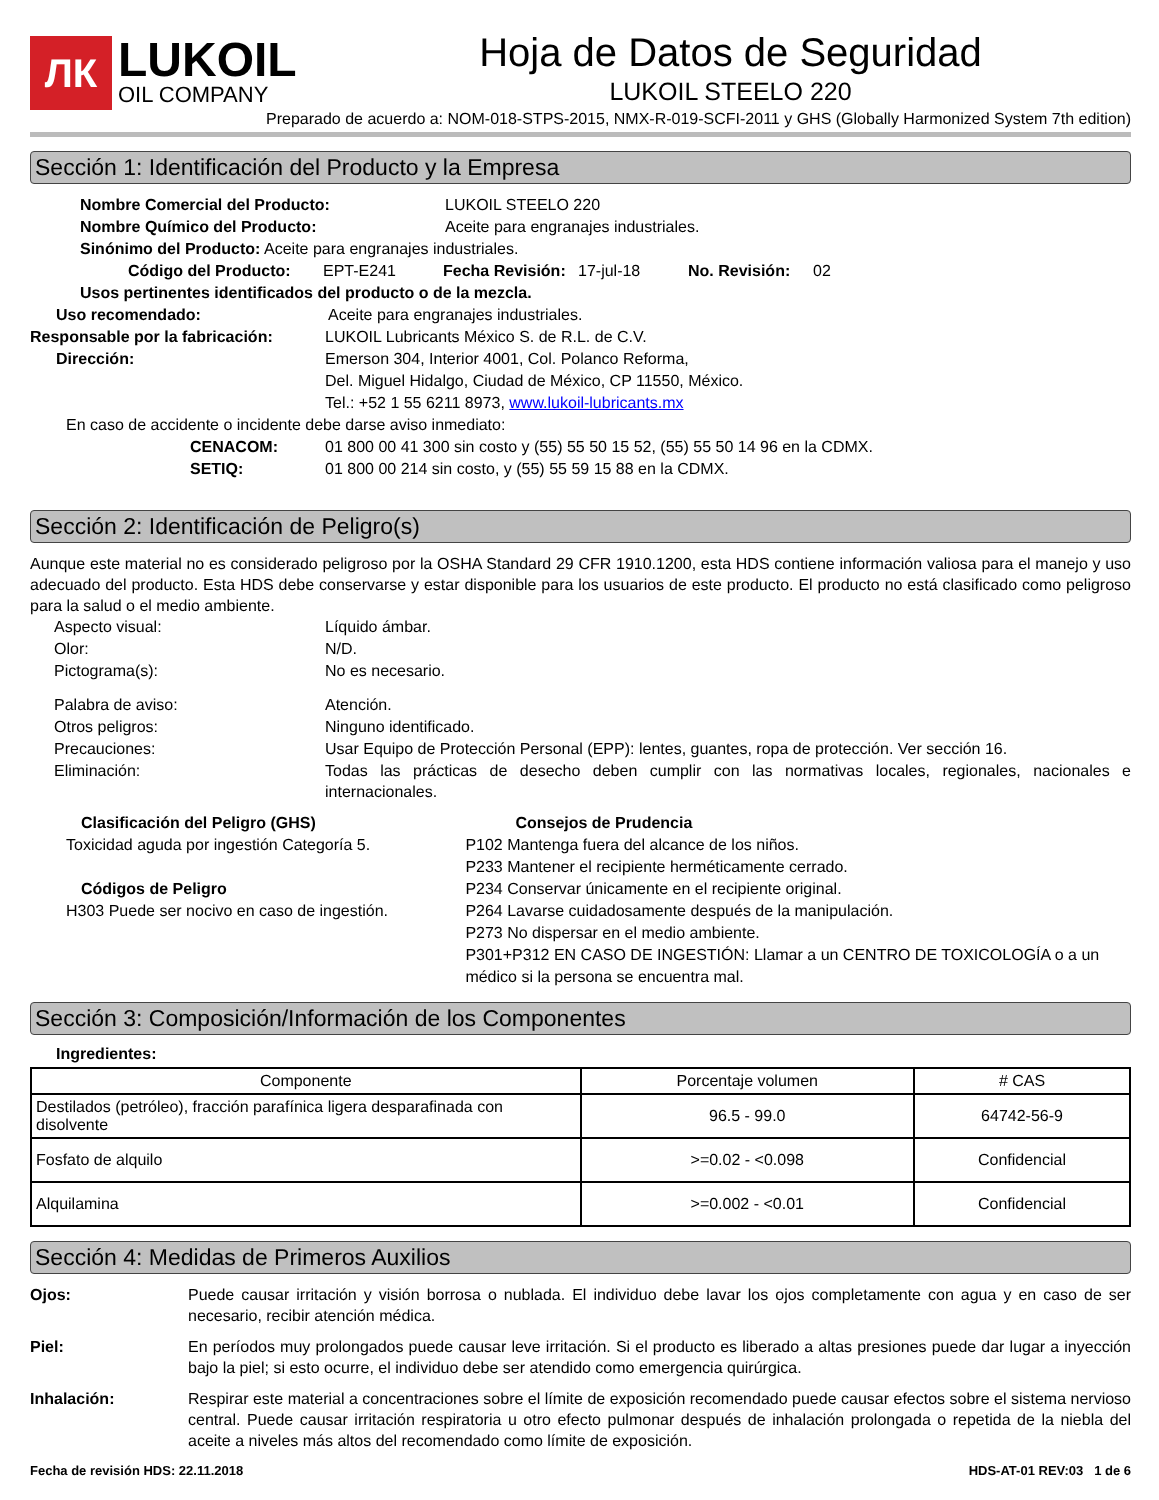ЛК
LUKOIL
OIL COMPANY
Hoja de Datos de Seguridad
LUKOIL STEELO 220
Preparado de acuerdo a: NOM-018-STPS-2015, NMX-R-019-SCFI-2011 y GHS (Globally Harmonized System 7th edition)
Sección 1: Identificación del Producto y la Empresa
Nombre Comercial del Producto: LUKOIL STEELO 220
Nombre Químico del Producto: Aceite para engranajes industriales.
Sinónimo del Producto: Aceite para engranajes industriales.
Código del Producto: EPT-E241 Fecha Revisión: 17-jul-18 No. Revisión: 02
Usos pertinentes identificados del producto o de la mezcla.
Uso recomendado: Aceite para engranajes industriales.
Responsable por la fabricación: LUKOIL Lubricants México S. de R.L. de C.V.
Dirección: Emerson 304, Interior 4001, Col. Polanco Reforma,
Del. Miguel Hidalgo, Ciudad de México, CP 11550, México.
Tel.: +52 1 55 6211 8973, www.lukoil-lubricants.mx
En caso de accidente o incidente debe darse aviso inmediato:
CENACOM: 01 800 00 41 300 sin costo y (55) 55 50 15 52, (55) 55 50 14 96 en la CDMX.
SETIQ: 01 800 00 214 sin costo, y (55) 55 59 15 88 en la CDMX.
Sección 2: Identificación de Peligro(s)
Aunque este material no es considerado peligroso por la OSHA Standard 29 CFR 1910.1200, esta HDS contiene información valiosa para el manejo y uso adecuado del producto. Esta HDS debe conservarse y estar disponible para los usuarios de este producto. El producto no está clasificado como peligroso para la salud o el medio ambiente.
Aspecto visual: Líquido ámbar.
Olor: N/D.
Pictograma(s): No es necesario.
Palabra de aviso: Atención.
Otros peligros: Ninguno identificado.
Precauciones: Usar Equipo de Protección Personal (EPP): lentes, guantes, ropa de protección. Ver sección 16.
Eliminación:
Todas las prácticas de desecho deben cumplir con las normativas locales, regionales, nacionales e internacionales.
Clasificación del Peligro (GHS)
Toxicidad aguda por ingestión Categoría 5.
Códigos de Peligro
H303 Puede ser nocivo en caso de ingestión.
Consejos de Prudencia
P102 Mantenga fuera del alcance de los niños.
P233 Mantener el recipiente herméticamente cerrado.
P234 Conservar únicamente en el recipiente original.
P264 Lavarse cuidadosamente después de la manipulación.
P273 No dispersar en el medio ambiente.
P301+P312 EN CASO DE INGESTIÓN: Llamar a un CENTRO DE TOXICOLOGÍA o a un médico si la persona se encuentra mal.
Sección 3: Composición/Información de los Componentes
Ingredientes:
| Componente | Porcentaje volumen | # CAS |
| --- | --- | --- |
| Destilados (petróleo), fracción parafínica ligera desparafinada con disolvente | 96.5 - 99.0 | 64742-56-9 |
| Fosfato de alquilo | >=0.02 - <0.098 | Confidencial |
| Alquilamina | >=0.002 - <0.01 | Confidencial |
Sección 4: Medidas de Primeros Auxilios
Ojos:
Puede causar irritación y visión borrosa o nublada. El individuo debe lavar los ojos completamente con agua y en caso de ser necesario, recibir atención médica.
Piel:
En períodos muy prolongados puede causar leve irritación. Si el producto es liberado a altas presiones puede dar lugar a inyección bajo la piel; si esto ocurre, el individuo debe ser atendido como emergencia quirúrgica.
Inhalación:
Respirar este material a concentraciones sobre el límite de exposición recomendado puede causar efectos sobre el sistema nervioso central. Puede causar irritación respiratoria u otro efecto pulmonar después de inhalación prolongada o repetida de la niebla del aceite a niveles más altos del recomendado como límite de exposición.
Fecha de revisión HDS: 22.11.2018 HDS-AT-01 REV:03 1 de 6